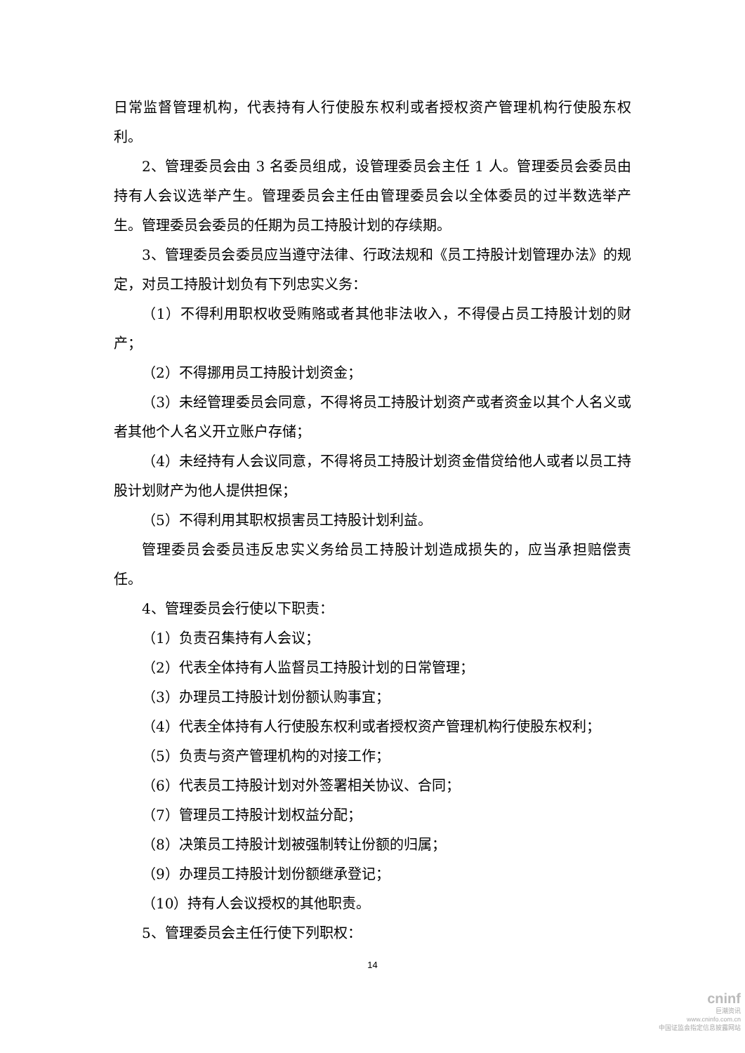日常监督管理机构，代表持有人行使股东权利或者授权资产管理机构行使股东权利。
2、管理委员会由 3 名委员组成，设管理委员会主任 1 人。管理委员会委员由持有人会议选举产生。管理委员会主任由管理委员会以全体委员的过半数选举产生。管理委员会委员的任期为员工持股计划的存续期。
3、管理委员会委员应当遵守法律、行政法规和《员工持股计划管理办法》的规定，对员工持股计划负有下列忠实义务：
（1）不得利用职权收受贿赂或者其他非法收入，不得侵占员工持股计划的财产；
（2）不得挪用员工持股计划资金；
（3）未经管理委员会同意，不得将员工持股计划资产或者资金以其个人名义或者其他个人名义开立账户存储；
（4）未经持有人会议同意，不得将员工持股计划资金借贷给他人或者以员工持股计划财产为他人提供担保；
（5）不得利用其职权损害员工持股计划利益。
管理委员会委员违反忠实义务给员工持股计划造成损失的，应当承担赔偿责任。
4、管理委员会行使以下职责：
（1）负责召集持有人会议；
（2）代表全体持有人监督员工持股计划的日常管理；
（3）办理员工持股计划份额认购事宜；
（4）代表全体持有人行使股东权利或者授权资产管理机构行使股东权利；
（5）负责与资产管理机构的对接工作；
（6）代表员工持股计划对外签署相关协议、合同；
（7）管理员工持股计划权益分配；
（8）决策员工持股计划被强制转让份额的归属；
（9）办理员工持股计划份额继承登记；
（10）持有人会议授权的其他职责。
5、管理委员会主任行使下列职权：
14
cninf
巨潮资讯
www.cninfo.com.cn
中国证监会指定信息披露网站